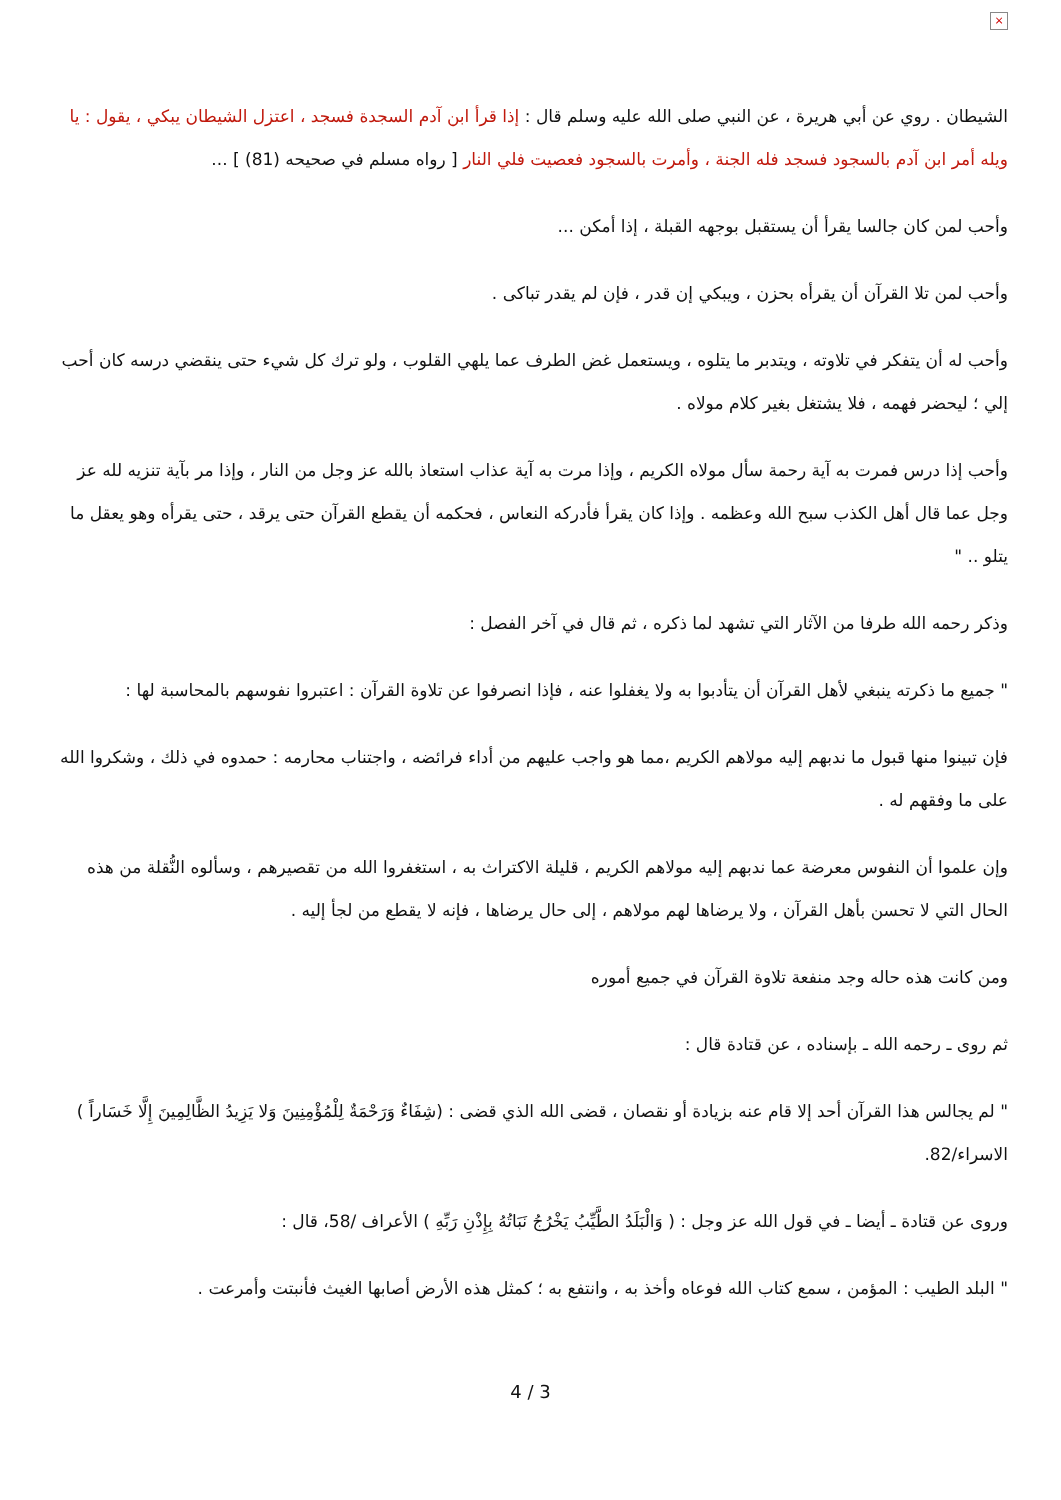×
الشيطان . روي عن أبي هريرة ، عن النبي صلى الله عليه وسلم قال : إذا قرأ ابن آدم السجدة فسجد ، اعتزل الشيطان يبكي ، يقول : يا ويله أمر ابن آدم بالسجود فسجد فله الجنة ، وأمرت بالسجود فعصيت فلي النار [ رواه مسلم في صحيحه (81) ] ...
وأحب لمن كان جالسا يقرأ أن يستقبل بوجهه القبلة ، إذا أمكن ...
وأحب لمن تلا القرآن أن يقرأه بحزن ، ويبكي إن قدر ، فإن لم يقدر تباكى .
وأحب له أن يتفكر في تلاوته ، ويتدبر ما يتلوه ، ويستعمل غض الطرف عما يلهي القلوب ، ولو ترك كل شيء حتى ينقضي درسه كان أحب إلي ؛ ليحضر فهمه ، فلا يشتغل بغير كلام مولاه .
وأحب إذا درس فمرت به آية رحمة سأل مولاه الكريم ، وإذا مرت به آية عذاب استعاذ بالله عز وجل من النار ، وإذا مر بآية تنزيه لله عز وجل عما قال أهل الكذب سبح الله وعظمه . وإذا كان يقرأ فأدركه النعاس ، فحكمه أن يقطع القرآن حتى يرقد ، حتى يقرأه وهو يعقل ما يتلو .. "
وذكر رحمه الله طرفا من الآثار التي تشهد لما ذكره ، ثم قال في آخر الفصل :
" جميع ما ذكرته ينبغي لأهل القرآن أن يتأدبوا به ولا يغفلوا عنه ، فإذا انصرفوا عن تلاوة القرآن : اعتبروا نفوسهم بالمحاسبة لها :
فإن تبينوا منها قبول ما ندبهم إليه مولاهم الكريم ،مما هو واجب عليهم من أداء فرائضه ، واجتناب محارمه : حمدوه في ذلك ، وشكروا الله على ما وفقهم له .
وإن علموا أن النفوس معرضة عما ندبهم إليه مولاهم الكريم ، قليلة الاكتراث به ، استغفروا الله من تقصيرهم ، وسألوه النُّقلة من هذه الحال التي لا تحسن بأهل القرآن ، ولا يرضاها لهم مولاهم ، إلى حال يرضاها ، فإنه لا يقطع من لجأ إليه .
ومن كانت هذه حاله وجد منفعة تلاوة القرآن في جميع أموره
ثم روى ـ رحمه الله ـ بإسناده ، عن قتادة قال :
" لم يجالس هذا القرآن أحد إلا قام عنه بزيادة أو نقصان ، قضى الله الذي قضى : (شِفَاءٌ وَرَحْمَةٌ لِلْمُؤْمِنِينَ وَلا يَزِيدُ الظَّالِمِينَ إِلَّا خَسَاراً ) الاسراء/82.
وروى عن قتادة ـ أيضا ـ في قول الله عز وجل : ( وَالْبَلَدُ الطَّيِّبُ يَخْرُجُ نَبَاتُهُ بِإِذْنِ رَبِّهِ ) الأعراف /58، قال :
" البلد الطيب : المؤمن ، سمع كتاب الله فوعاه وأخذ به ، وانتفع به ؛ كمثل هذه الأرض أصابها الغيث فأنبتت وأمرعت .
4 / 3